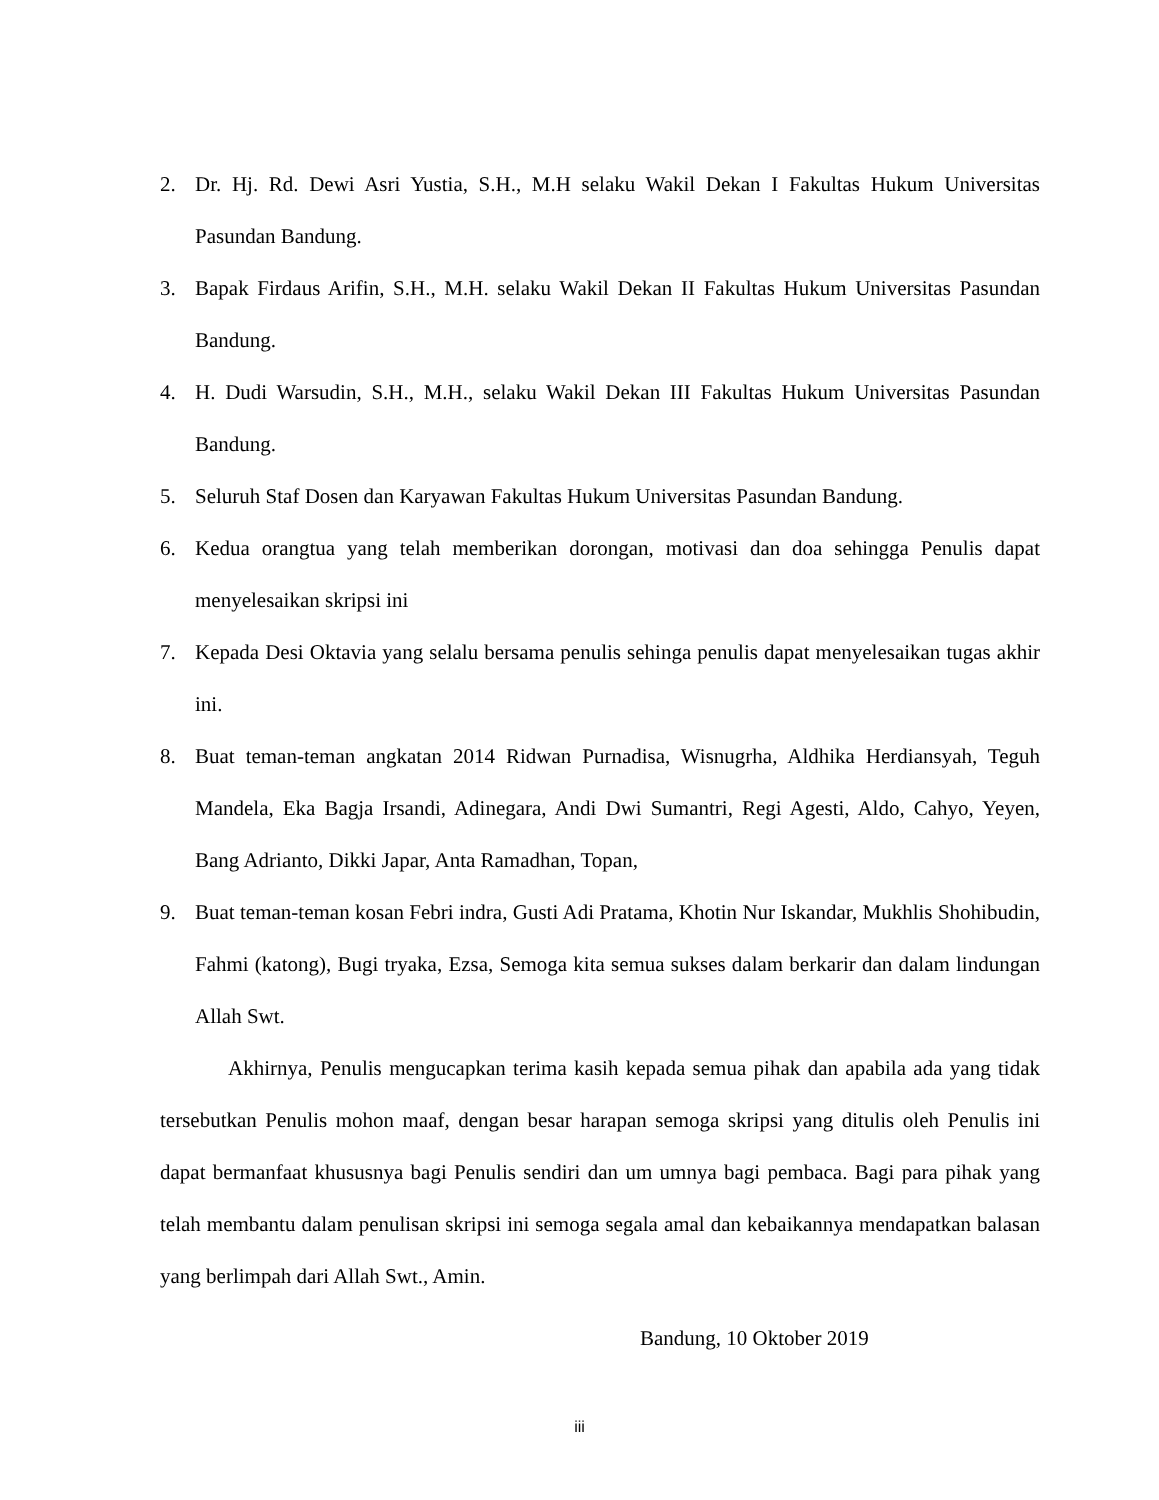2. Dr. Hj. Rd. Dewi Asri Yustia, S.H., M.H selaku Wakil Dekan I Fakultas Hukum Universitas Pasundan Bandung.
3. Bapak Firdaus Arifin, S.H., M.H. selaku Wakil Dekan II Fakultas Hukum Universitas Pasundan Bandung.
4. H. Dudi Warsudin, S.H., M.H., selaku Wakil Dekan III Fakultas Hukum Universitas Pasundan Bandung.
5. Seluruh Staf Dosen dan Karyawan Fakultas Hukum Universitas Pasundan Bandung.
6. Kedua orangtua yang telah memberikan dorongan, motivasi dan doa sehingga Penulis dapat menyelesaikan skripsi ini
7. Kepada Desi Oktavia yang selalu bersama penulis sehinga penulis dapat menyelesaikan tugas akhir ini.
8. Buat teman-teman angkatan 2014 Ridwan Purnadisa, Wisnugrha, Aldhika Herdiansyah, Teguh Mandela, Eka Bagja Irsandi, Adinegara, Andi Dwi Sumantri, Regi Agesti, Aldo, Cahyo, Yeyen, Bang Adrianto, Dikki Japar, Anta Ramadhan, Topan,
9. Buat teman-teman kosan Febri indra, Gusti Adi Pratama, Khotin Nur Iskandar, Mukhlis Shohibudin, Fahmi (katong), Bugi tryaka, Ezsa, Semoga kita semua sukses dalam berkarir dan dalam lindungan Allah Swt.
Akhirnya, Penulis mengucapkan terima kasih kepada semua pihak dan apabila ada yang tidak tersebutkan Penulis mohon maaf, dengan besar harapan semoga skripsi yang ditulis oleh Penulis ini dapat bermanfaat khususnya bagi Penulis sendiri dan um umnya bagi pembaca. Bagi para pihak yang telah membantu dalam penulisan skripsi ini semoga segala amal dan kebaikannya mendapatkan balasan yang berlimpah dari Allah Swt., Amin.
Bandung, 10 Oktober 2019
iii